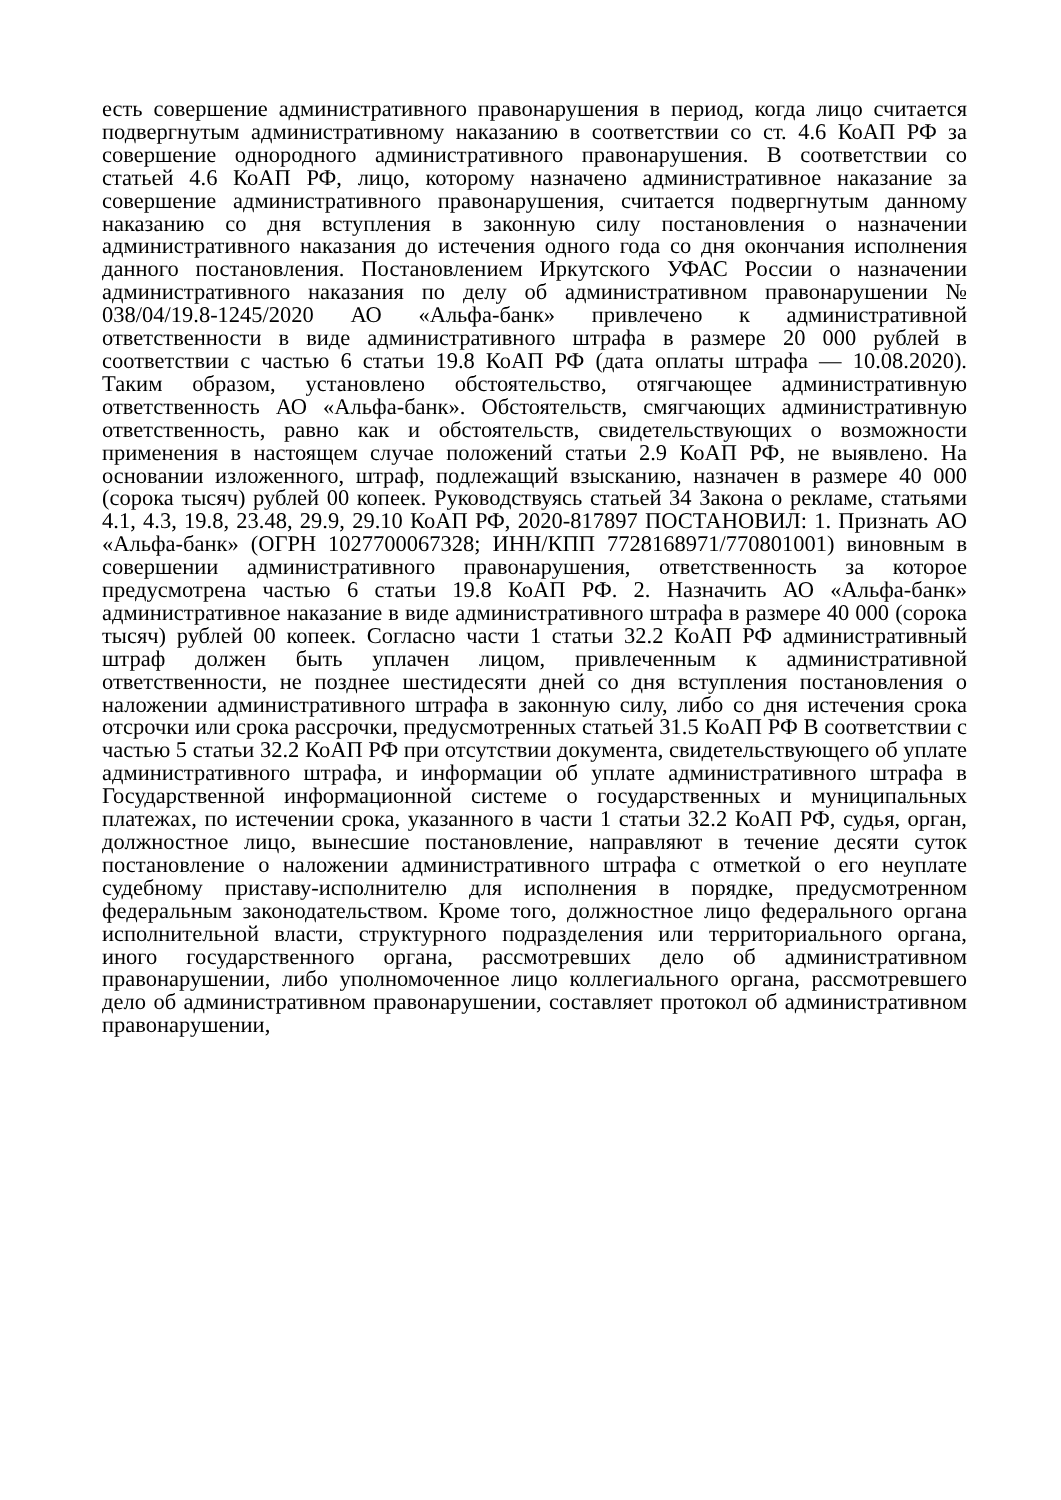есть совершение административного правонарушения в период, когда лицо считается подвергнутым административному наказанию в соответствии со ст. 4.6 КоАП РФ за совершение однородного административного правонарушения. В соответствии со статьей 4.6 КоАП РФ, лицо, которому назначено административное наказание за совершение административного правонарушения, считается подвергнутым данному наказанию со дня вступления в законную силу постановления о назначении административного наказания до истечения одного года со дня окончания исполнения данного постановления. Постановлением Иркутского УФАС России о назначении административного наказания по делу об административном правонарушении № 038/04/19.8-1245/2020 АО «Альфа-банк» привлечено к административной ответственности в виде административного штрафа в размере 20 000 рублей в соответствии с частью 6 статьи 19.8 КоАП РФ (дата оплаты штрафа — 10.08.2020). Таким образом, установлено обстоятельство, отягчающее административную ответственность АО «Альфа-банк». Обстоятельств, смягчающих административную ответственность, равно как и обстоятельств, свидетельствующих о возможности применения в настоящем случае положений статьи 2.9 КоАП РФ, не выявлено. На основании изложенного, штраф, подлежащий взысканию, назначен в размере 40 000 (сорока тысяч) рублей 00 копеек. Руководствуясь статьей 34 Закона о рекламе, статьями 4.1, 4.3, 19.8, 23.48, 29.9, 29.10 КоАП РФ, 2020-817897 ПОСТАНОВИЛ: 1. Признать АО «Альфа-банк» (ОГРН 1027700067328; ИНН/КПП 7728168971/770801001) виновным в совершении административного правонарушения, ответственность за которое предусмотрена частью 6 статьи 19.8 КоАП РФ. 2. Назначить АО «Альфа-банк» административное наказание в виде административного штрафа в размере 40 000 (сорока тысяч) рублей 00 копеек. Согласно части 1 статьи 32.2 КоАП РФ административный штраф должен быть уплачен лицом, привлеченным к административной ответственности, не позднее шестидесяти дней со дня вступления постановления о наложении административного штрафа в законную силу, либо со дня истечения срока отсрочки или срока рассрочки, предусмотренных статьей 31.5 КоАП РФ В соответствии с частью 5 статьи 32.2 КоАП РФ при отсутствии документа, свидетельствующего об уплате административного штрафа, и информации об уплате административного штрафа в Государственной информационной системе о государственных и муниципальных платежах, по истечении срока, указанного в части 1 статьи 32.2 КоАП РФ, судья, орган, должностное лицо, вынесшие постановление, направляют в течение десяти суток постановление о наложении административного штрафа с отметкой о его неуплате судебному приставу-исполнителю для исполнения в порядке, предусмотренном федеральным законодательством. Кроме того, должностное лицо федерального органа исполнительной власти, структурного подразделения или территориального органа, иного государственного органа, рассмотревших дело об административном правонарушении, либо уполномоченное лицо коллегиального органа, рассмотревшего дело об административном правонарушении, составляет протокол об административном правонарушении,